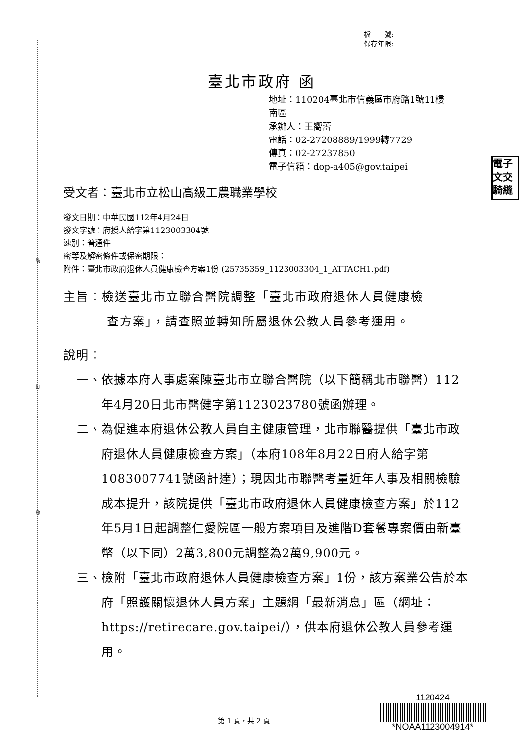裝
訂
線
檔　　號:
保存年限:
臺北市政府 函
地址：110204臺北市信義區市府路1號11樓
南區
承辦人：王嚮蕾
電話：02-27208889/1999轉7729
傳真：02-27237850
電子信箱：dop-a405@gov.taipei
電子
文交
騎縫
受文者：臺北市立松山高級工農職業學校
發文日期：中華民國112年4月24日
發文字號：府授人給字第1123003304號
速別：普通件
密等及解密條件或保密期限：
附件：臺北市政府退休人員健康檢查方案1份 (25735359_1123003304_1_ATTACH1.pdf)
主旨：檢送臺北市立聯合醫院調整「臺北市政府退休人員健康檢
查方案」，請查照並轉知所屬退休公教人員參考運用。
說明：
一、依據本府人事處案陳臺北市立聯合醫院（以下簡稱北市聯醫）112年4月20日北市醫健字第1123023780號函辦理。
二、為促進本府退休公教人員自主健康管理，北市聯醫提供「臺北市政府退休人員健康檢查方案」（本府108年8月22日府人給字第1083007741號函計達）；現因北市聯醫考量近年人事及相關檢驗成本提升，該院提供「臺北市政府退休人員健康檢查方案」於112年5月1日起調整仁愛院區一般方案項目及進階D套餐專案價由新臺幣（以下同）2萬3,800元調整為2萬9,900元。
三、檢附「臺北市政府退休人員健康檢查方案」1份，該方案業公告於本府「照護關懷退休人員方案」主題網「最新消息」區（網址：https://retirecare.gov.taipei/），供本府退休公教人員參考運用。
第 1 頁，共 2 頁
1120424
*NOAA1123004914*